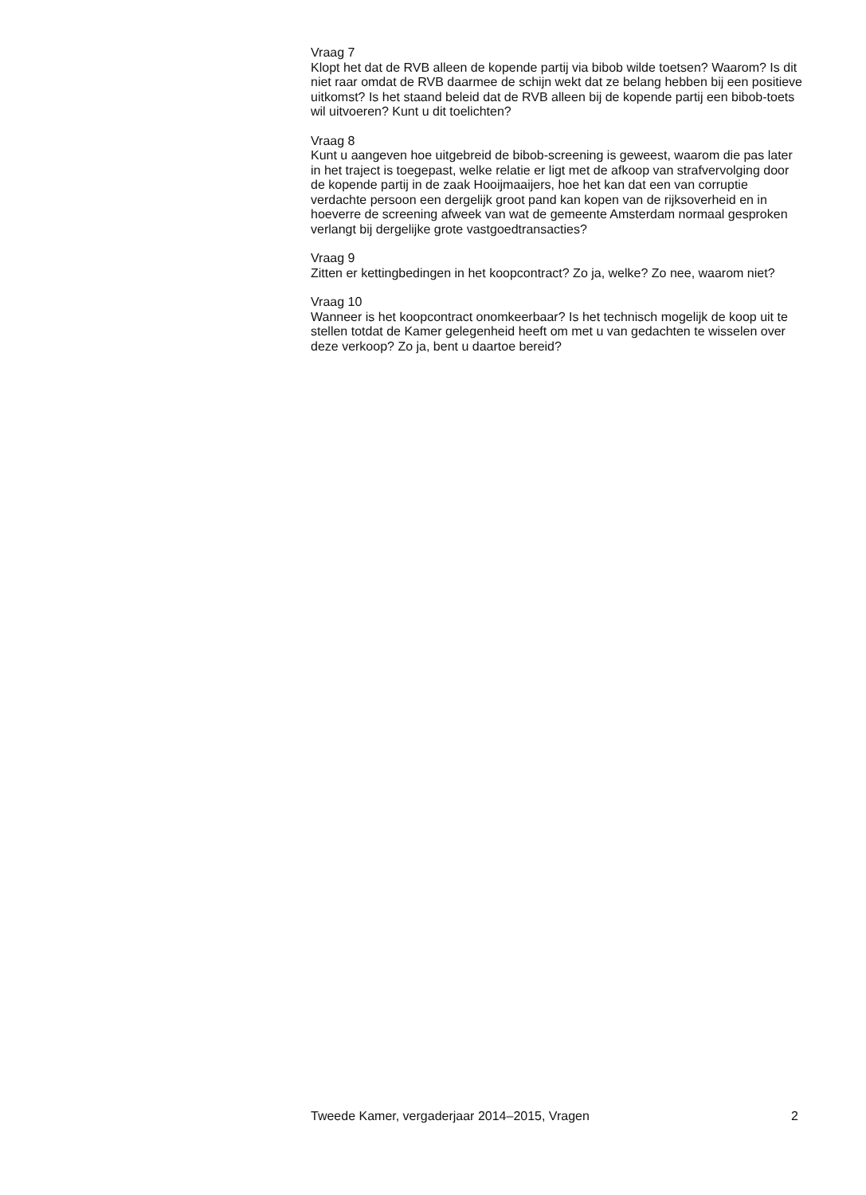Vraag 7
Klopt het dat de RVB alleen de kopende partij via bibob wilde toetsen? Waarom? Is dit niet raar omdat de RVB daarmee de schijn wekt dat ze belang hebben bij een positieve uitkomst? Is het staand beleid dat de RVB alleen bij de kopende partij een bibob-toets wil uitvoeren? Kunt u dit toelichten?
Vraag 8
Kunt u aangeven hoe uitgebreid de bibob-screening is geweest, waarom die pas later in het traject is toegepast, welke relatie er ligt met de afkoop van strafvervolging door de kopende partij in de zaak Hooijmaaijers, hoe het kan dat een van corruptie verdachte persoon een dergelijk groot pand kan kopen van de rijksoverheid en in hoeverre de screening afweek van wat de gemeente Amsterdam normaal gesproken verlangt bij dergelijke grote vastgoedtransacties?
Vraag 9
Zitten er kettingbedingen in het koopcontract? Zo ja, welke? Zo nee, waarom niet?
Vraag 10
Wanneer is het koopcontract onomkeerbaar? Is het technisch mogelijk de koop uit te stellen totdat de Kamer gelegenheid heeft om met u van gedachten te wisselen over deze verkoop? Zo ja, bent u daartoe bereid?
Tweede Kamer, vergaderjaar 2014–2015, Vragen 2